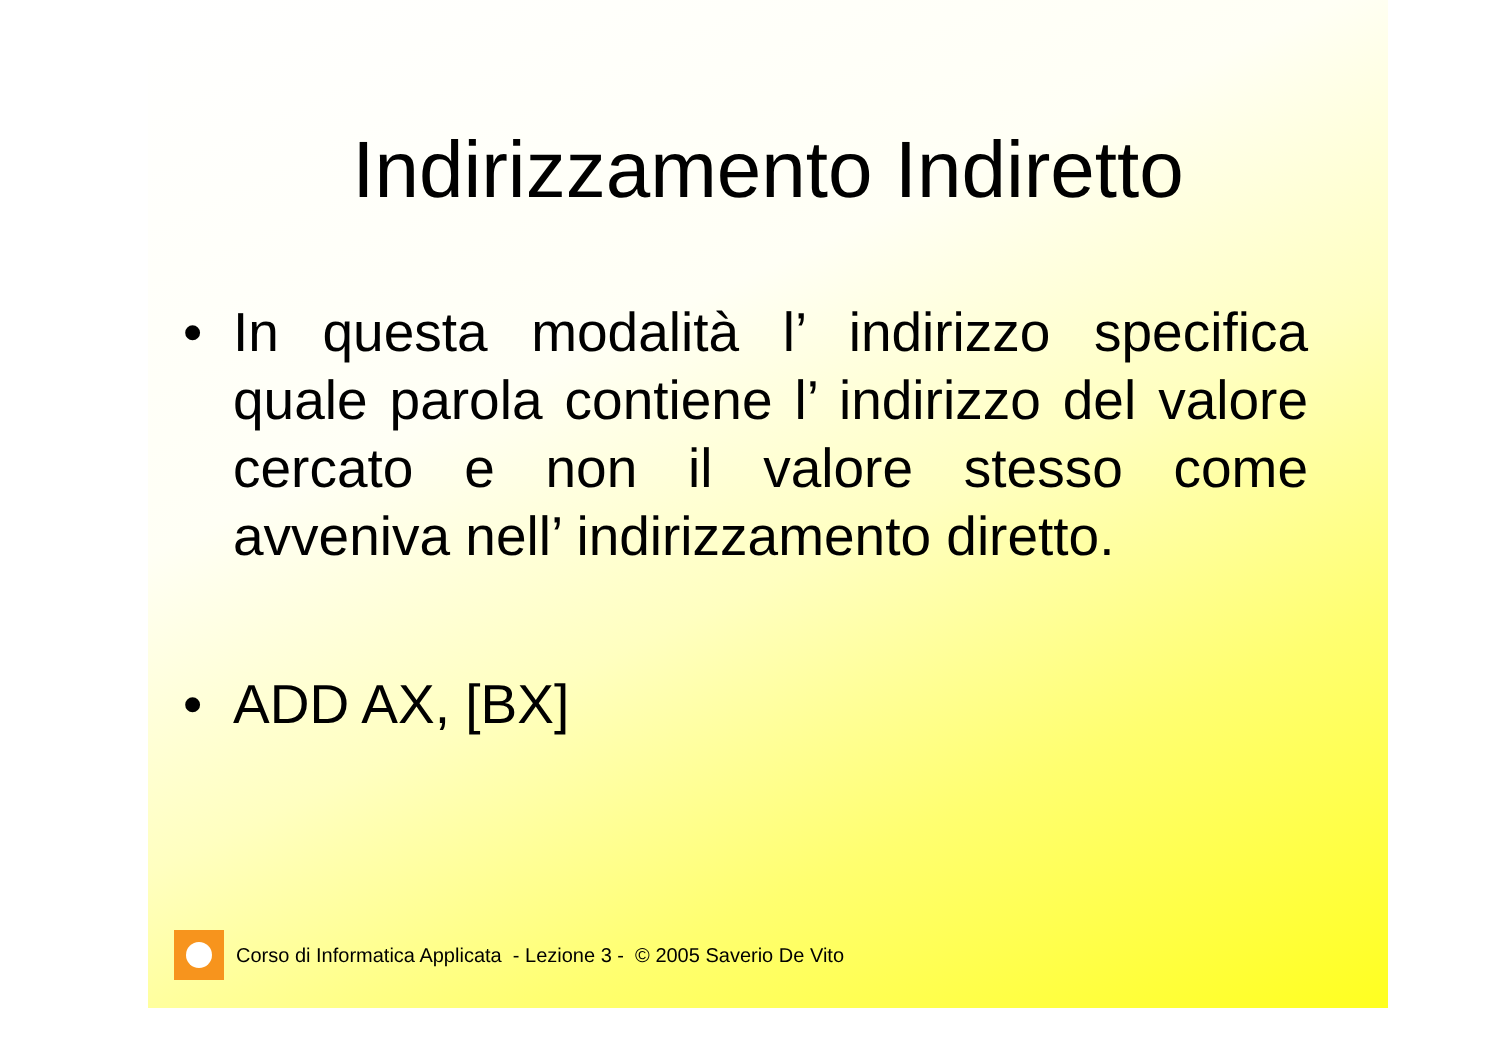Indirizzamento Indiretto
• In questa modalità l’ indirizzo specifica quale parola contiene l’ indirizzo del valore cercato e non il valore stesso come avveniva nell’ indirizzamento diretto.
• ADD AX, [BX]
Corso di Informatica Applicata - Lezione 3 - © 2005 Saverio De Vito